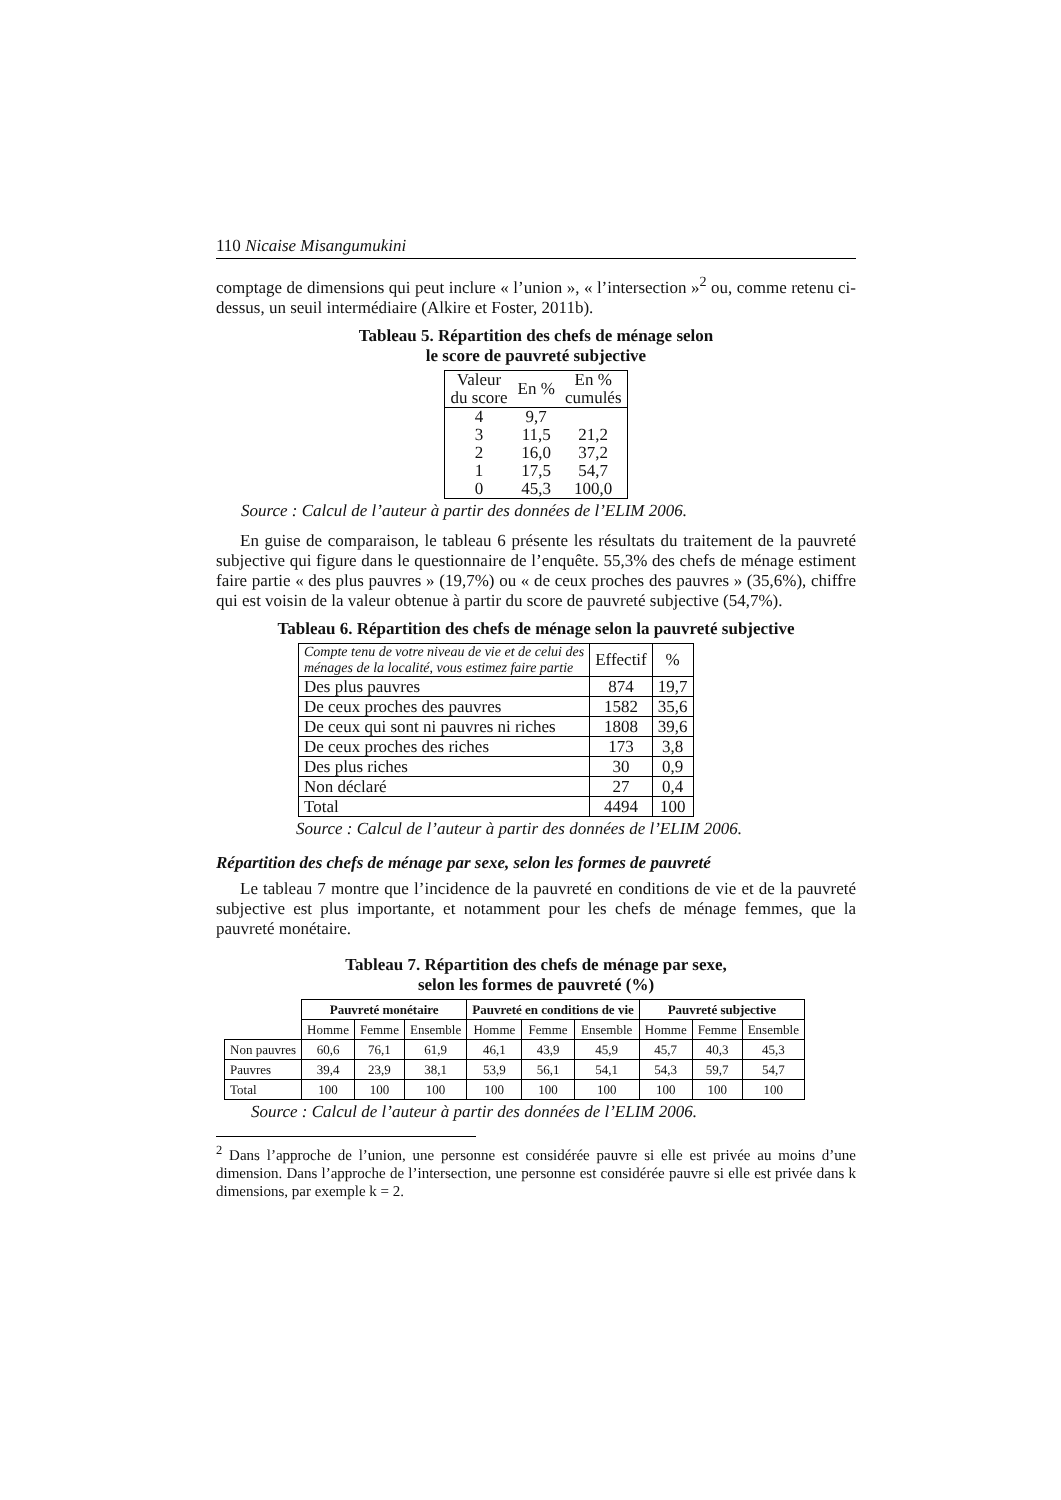110 Nicaise Misangumukini
comptage de dimensions qui peut inclure « l’union », « l’intersection »<sup>2</sup> ou, comme retenu ci-dessus, un seuil intermédiaire (Alkire et Foster, 2011b).
Tableau 5. Répartition des chefs de ménage selon
le score de pauvreté subjective
| Valeur du score | En % | En % cumulés |
| --- | --- | --- |
| 4 | 9,7 | |
| 3 | 11,5 | 21,2 |
| 2 | 16,0 | 37,2 |
| 1 | 17,5 | 54,7 |
| 0 | 45,3 | 100,0 |
Source : Calcul de l’auteur à partir des données de l’ELIM 2006.
En guise de comparaison, le tableau 6 présente les résultats du traitement de la pauvreté subjective qui figure dans le questionnaire de l’enquête. 55,3% des chefs de ménage estiment faire partie « des plus pauvres » (19,7%) ou « de ceux proches des pauvres » (35,6%), chiffre qui est voisin de la valeur obtenue à partir du score de pauvreté subjective (54,7%).
Tableau 6. Répartition des chefs de ménage selon la pauvreté subjective
| Compte tenu de votre niveau de vie et de celui des ménages de la localité, vous estimez faire partie | Effectif | % |
| Des plus pauvres | 874 | 19,7 |
| De ceux proches des pauvres | 1582 | 35,6 |
| De ceux qui sont ni pauvres ni riches | 1808 | 39,6 |
| De ceux proches des riches | 173 | 3,8 |
| Des plus riches | 30 | 0,9 |
| Non déclaré | 27 | 0,4 |
| Total | 4494 | 100 |
Source : Calcul de l’auteur à partir des données de l’ELIM 2006.
Répartition des chefs de ménage par sexe, selon les formes de pauvreté
Le tableau 7 montre que l’incidence de la pauvreté en conditions de vie et de la pauvreté subjective est plus importante, et notamment pour les chefs de ménage femmes, que la pauvreté monétaire.
Tableau 7. Répartition des chefs de ménage par sexe,
selon les formes de pauvreté (%)
| | Pauvreté monétaire | | | Pauvreté en conditions de vie | | | Pauvreté subjective | | |
| | Homme | Femme | Ensemble | Homme | Femme | Ensemble | Homme | Femme | Ensemble |
| Non pauvres | 60,6 | 76,1 | 61,9 | 46,1 | 43,9 | 45,9 | 45,7 | 40,3 | 45,3 |
| Pauvres | 39,4 | 23,9 | 38,1 | 53,9 | 56,1 | 54,1 | 54,3 | 59,7 | 54,7 |
| Total | 100 | 100 | 100 | 100 | 100 | 100 | 100 | 100 | 100 |
Source : Calcul de l’auteur à partir des données de l’ELIM 2006.
<sup>2</sup> Dans l’approche de l’union, une personne est considérée pauvre si elle est privée au moins d’une dimension. Dans l’approche de l’intersection, une personne est considérée pauvre si elle est privée dans k dimensions, par exemple k = 2.